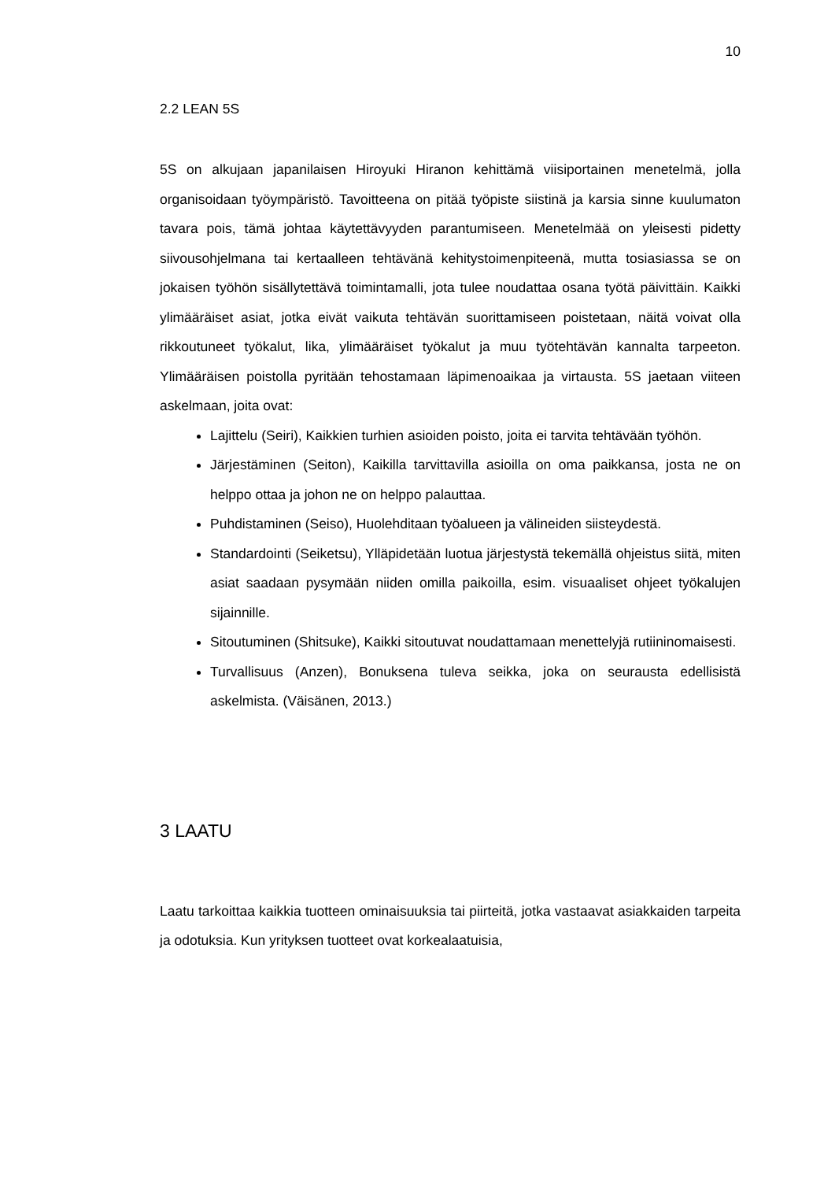10
2.2 LEAN 5S
5S on alkujaan japanilaisen Hiroyuki Hiranon kehittämä viisiportainen menetelmä, jolla organisoidaan työympäristö. Tavoitteena on pitää työpiste siistinä ja karsia sinne kuulumaton tavara pois, tämä johtaa käytettävyyden parantumiseen. Menetelmää on yleisesti pidetty siivousohjelmana tai kertaalleen tehtävänä kehitystoimenpiteenä, mutta tosiasiassa se on jokaisen työhön sisällytettävä toimintamalli, jota tulee noudattaa osana työtä päivittäin. Kaikki ylimääräiset asiat, jotka eivät vaikuta tehtävän suorittamiseen poistetaan, näitä voivat olla rikkoutuneet työkalut, lika, ylimääräiset työkalut ja muu työtehtävän kannalta tarpeeton. Ylimääräisen poistolla pyritään tehostamaan läpimenoaikaa ja virtausta. 5S jaetaan viiteen askelmaan, joita ovat:
Lajittelu (Seiri), Kaikkien turhien asioiden poisto, joita ei tarvita tehtävään työhön.
Järjestäminen (Seiton), Kaikilla tarvittavilla asioilla on oma paikkansa, josta ne on helppo ottaa ja johon ne on helppo palauttaa.
Puhdistaminen (Seiso), Huolehditaan työalueen ja välineiden siisteydestä.
Standardointi (Seiketsu), Ylläpidetään luotua järjestystä tekemällä ohjeistus siitä, miten asiat saadaan pysymään niiden omilla paikoilla, esim. visuaaliset ohjeet työkalujen sijainnille.
Sitoutuminen (Shitsuke), Kaikki sitoutuvat noudattamaan menettelyjä rutiininomaisesti.
Turvallisuus (Anzen), Bonuksena tuleva seikka, joka on seurausta edellisistä askelmista. (Väisänen, 2013.)
3 LAATU
Laatu tarkoittaa kaikkia tuotteen ominaisuuksia tai piirteitä, jotka vastaavat asiakkaiden tarpeita ja odotuksia. Kun yrityksen tuotteet ovat korkealaatuisia,